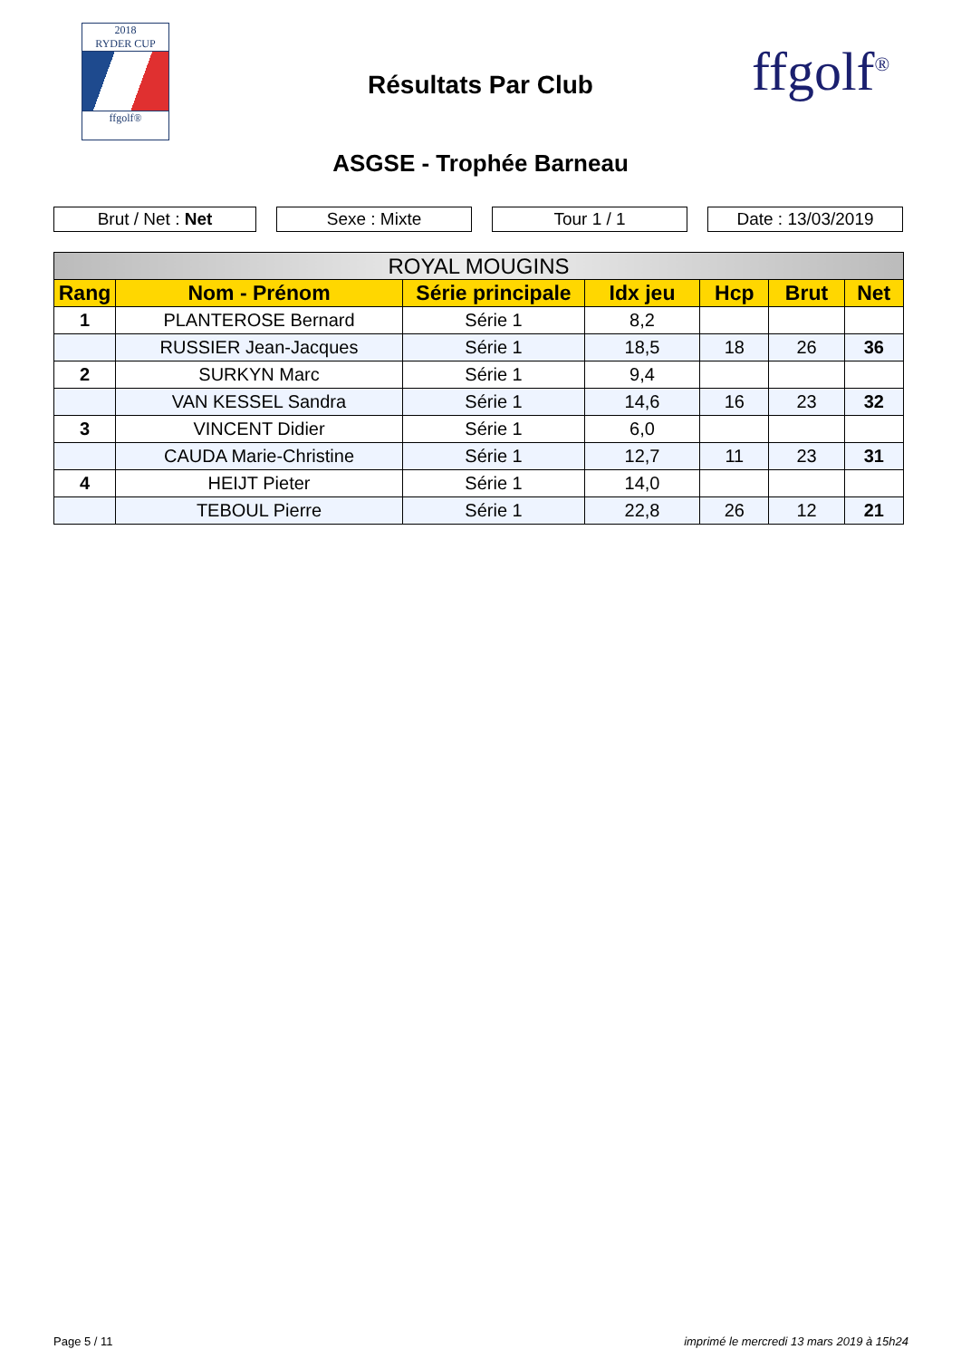2018
RYDER CUP
ffgolf®
Résultats Par Club ffgolf<sup>®</sup>
ASGSE - Trophée Barneau
Brut / Net : Net Sexe : Mixte Tour 1 / 1 Date : 13/03/2019
| ROYAL MOUGINS | | | | | | |
| --- | --- | --- | --- | --- | --- | --- |
| Rang | Nom - Prénom | Série principale | Idx jeu | Hcp | Brut | Net |
| 1 | PLANTEROSE Bernard | Série 1 | 8,2 | | | |
| | RUSSIER Jean-Jacques | Série 1 | 18,5 | 18 | 26 | 36 |
| 2 | SURKYN Marc | Série 1 | 9,4 | | | |
| | VAN KESSEL Sandra | Série 1 | 14,6 | 16 | 23 | 32 |
| 3 | VINCENT Didier | Série 1 | 6,0 | | | |
| | CAUDA Marie-Christine | Série 1 | 12,7 | 11 | 23 | 31 |
| 4 | HEIJT Pieter | Série 1 | 14,0 | | | |
| | TEBOUL Pierre | Série 1 | 22,8 | 26 | 12 | 21 |
Page 5 / 11 imprimé le mercredi 13 mars 2019 à 15h24